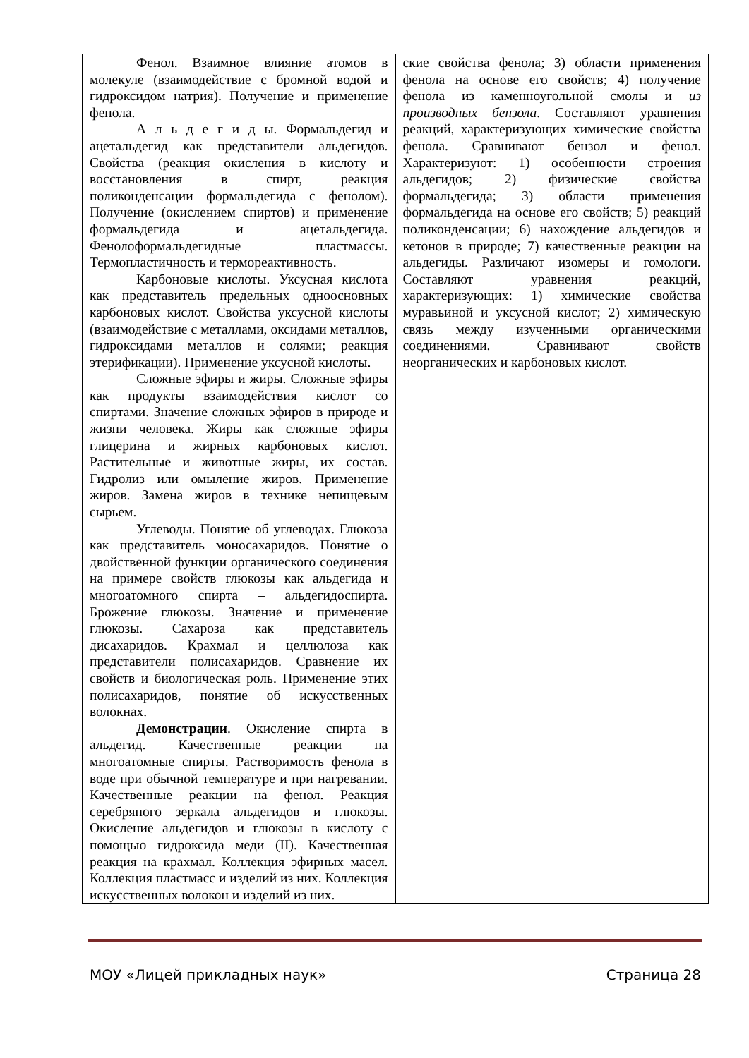| Фенол. Взаимное влияние атомов в молекуле (взаимодействие с бромной водой и гидроксидом натрия). Получение и применение фенола. А л ь д е г и д ы. Формальдегид и ацетальдегид как представители альдегидов. Свойства (реакция окисления в кислоту и восстановления в спирт, реакция поликонденсации формальдегида с фенолом). Получение (окислением спиртов) и применение формальдегида и ацетальдегида. Фенолоформальдегидные пластмассы. Термопластичность и термореактивность. Карбоновые кислоты. Уксусная кислота как представитель предельных одноосновных карбоновых кислот. Свойства уксусной кислоты (взаимодействие с металлами, оксидами металлов, гидроксидами металлов и солями; реакция этерификации). Применение уксусной кислоты. Сложные эфиры и жиры. Сложные эфиры как продукты взаимодействия кислот со спиртами. Значение сложных эфиров в природе и жизни человека. Жиры как сложные эфиры глицерина и жирных карбоновых кислот. Растительные и животные жиры, их состав. Гидролиз или омыление жиров. Применение жиров. Замена жиров в технике непищевым сырьем. Углеводы. Понятие об углеводах. Глюкоза как представитель моносахаридов. Понятие о двойственной функции органического соединения на примере свойств глюкозы как альдегида и многоатомного спирта – альдегидоспирта. Брожение глюкозы. Значение и применение глюкозы. Сахароза как представитель дисахаридов. Крахмал и целлюлоза как представители полисахаридов. Сравнение их свойств и биологическая роль. Применение этих полисахаридов, понятие об искусственных волокнах. Демонстрации . Окисление спирта в альдегид. Качественные реакции на многоатомные спирты. Растворимость фенола в воде при обычной температуре и при нагревании. Качественные реакции на фенол. Реакция серебряного зеркала альдегидов и глюкозы. Окисление альдегидов и глюкозы в кислоту с помощью гидроксида меди (II). Качественная реакция на крахмал. Коллекция эфирных масел. Коллекция пластмасс и изделий из них. Коллекция искусственных волокон и изделий из них. | ские свойства фенола; 3) области применения фенола на основе его свойств; 4) получение фенола из каменноугольной смолы и из производных бензола . Составляют уравнения реакций, характеризующих химические свойства фенола. Сравнивают бензол и фенол. Характеризуют: 1) особенности строения альдегидов; 2) физические свойства формальдегида; 3) области применения формальдегида на основе его свойств; 5) реакций поликонденсации; 6) нахождение альдегидов и кетонов в природе; 7) качественные реакции на альдегиды. Различают изомеры и гомологи. Составляют уравнения реакций, характеризующих: 1) химические свойства муравьиной и уксусной кислот; 2) химическую связь между изученными органическими соединениями. Сравнивают свойств неорганических и карбоновых кислот. |
МОУ «Лицей прикладных наук» Страница 28